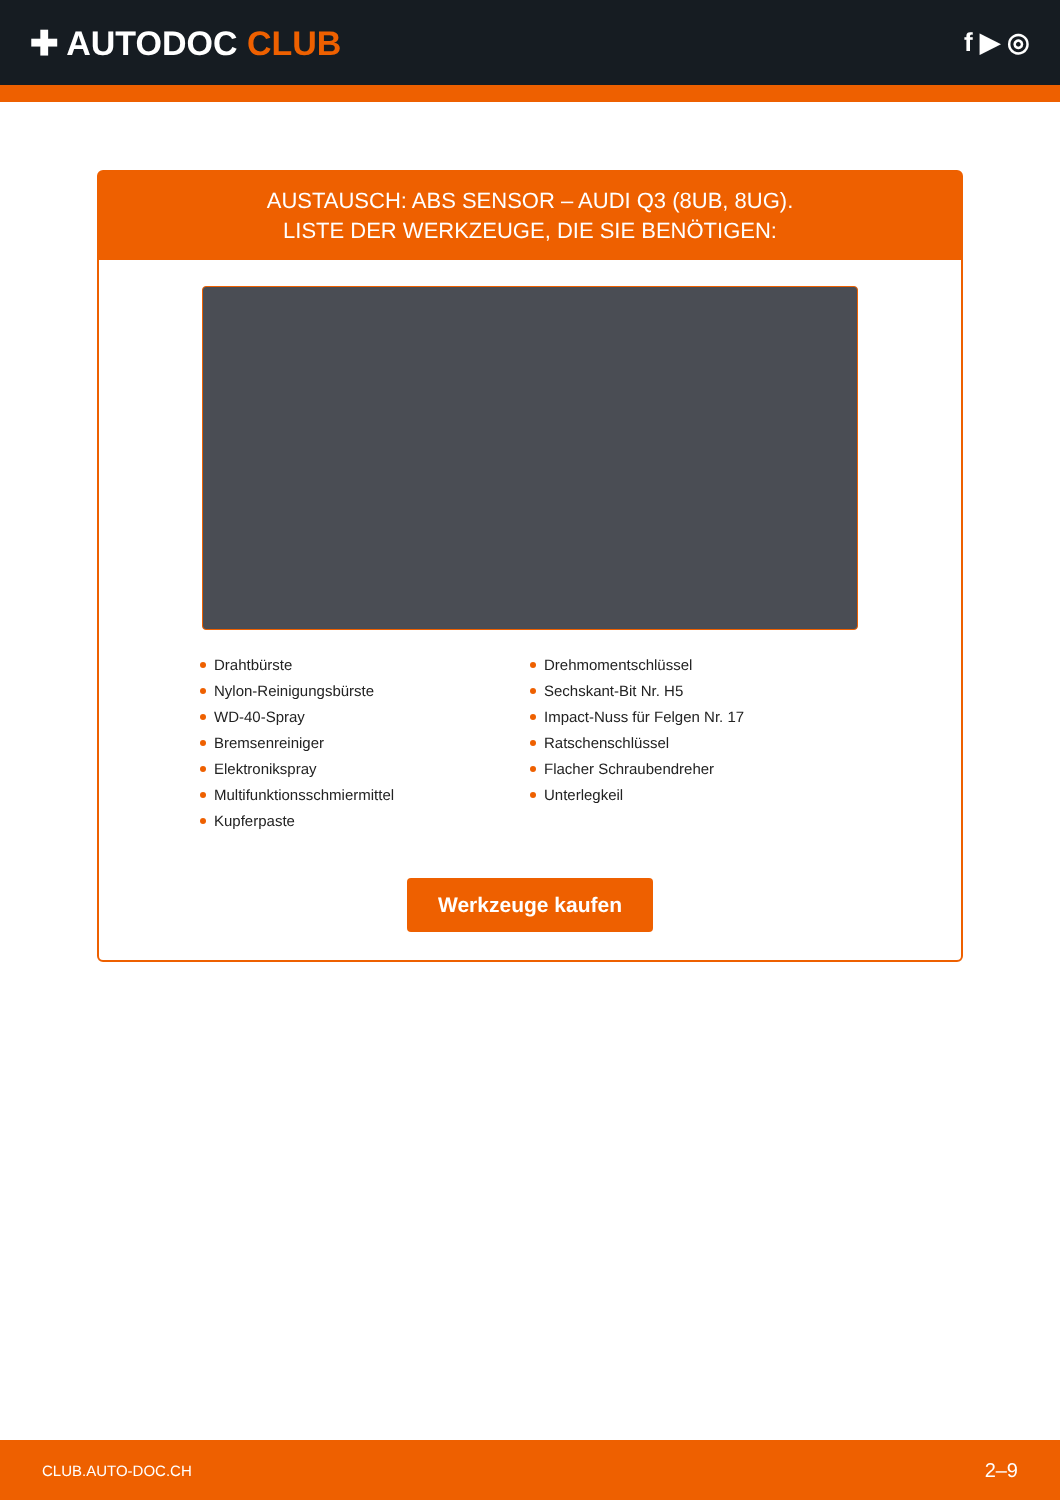✚ AUTODOC CLUB
f ▶ ◎
AUSTAUSCH: ABS SENSOR – AUDI Q3 (8UB, 8UG).
LISTE DER WERKZEUGE, DIE SIE BENÖTIGEN:
Drahtbürste
Nylon-Reinigungsbürste
WD-40-Spray
Bremsenreiniger
Elektronikspray
Multifunktionsschmiermittel
Kupferpaste
Drehmomentschlüssel
Sechskant-Bit Nr. H5
Impact-Nuss für Felgen Nr. 17
Ratschenschlüssel
Flacher Schraubendreher
Unterlegkeil
Werkzeuge kaufen
CLUB.AUTO-DOC.CH 2–9